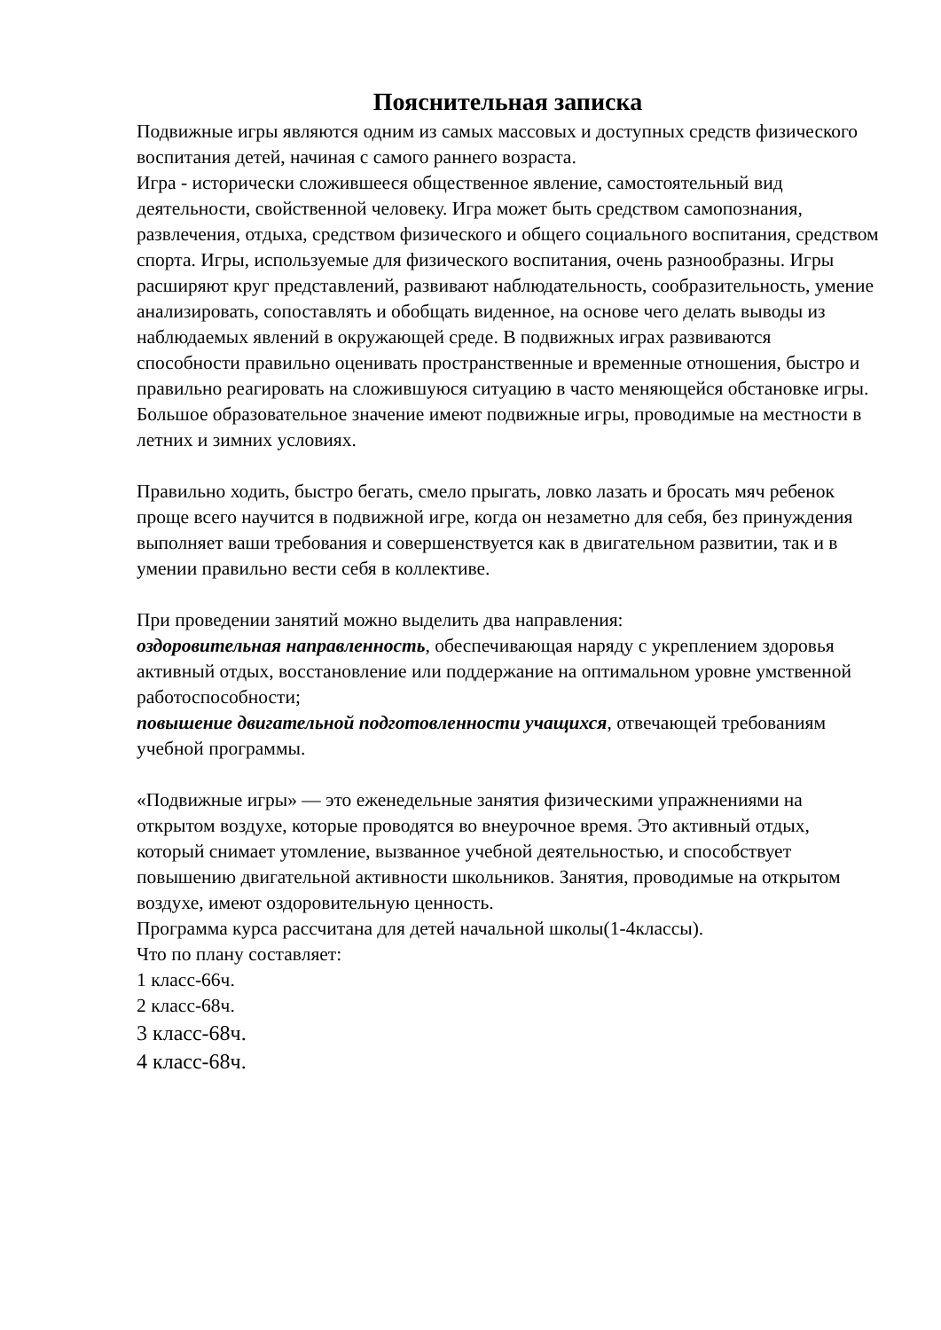Пояснительная записка
Подвижные игры являются одним из самых массовых и доступных средств физического воспитания детей, начиная с самого раннего возраста.
Игра - исторически сложившееся общественное явление, самостоятельный вид деятельности, свойственной человеку. Игра может быть средством самопознания, развлечения, отдыха, средством физического и общего социального воспитания, средством спорта. Игры, используемые для физического воспитания, очень разнообразны. Игры расширяют круг представлений, развивают наблюдательность, сообразительность, умение анализировать, сопоставлять и обобщать виденное, на основе чего делать выводы из наблюдаемых явлений в окружающей среде. В подвижных играх развиваются способности правильно оценивать пространственные и временные отношения, быстро и правильно реагировать на сложившуюся ситуацию в часто меняющейся обстановке игры. Большое образовательное значение имеют подвижные игры, проводимые на местности в летних и зимних условиях.
Правильно ходить, быстро бегать, смело прыгать, ловко лазать и бросать мяч ребенок проще всего научится в подвижной игре, когда он незаметно для себя, без принуждения выполняет ваши требования и совершенствуется как в двигательном развитии, так и в умении правильно вести себя в коллективе.
При проведении занятий можно выделить два направления:
оздоровительная направленность, обеспечивающая наряду с укреплением здоровья активный отдых, восстановление или поддержание на оптимальном уровне умственной работоспособности;
повышение двигательной подготовленности учащихся, отвечающей требованиям учебной программы.
«Подвижные игры» — это еженедельные занятия физическими упражнениями на открытом воздухе, которые проводятся во внеурочное время. Это активный отдых, который снимает утомление, вызванное учебной деятельностью, и способствует повышению двигательной активности школьников. Занятия, проводимые на открытом воздухе, имеют оздоровительную ценность.
Программа курса рассчитана для детей начальной школы(1-4классы).
Что по плану составляет:
1 класс-66ч.
2 класс-68ч.
3 класс-68ч.
4 класс-68ч.